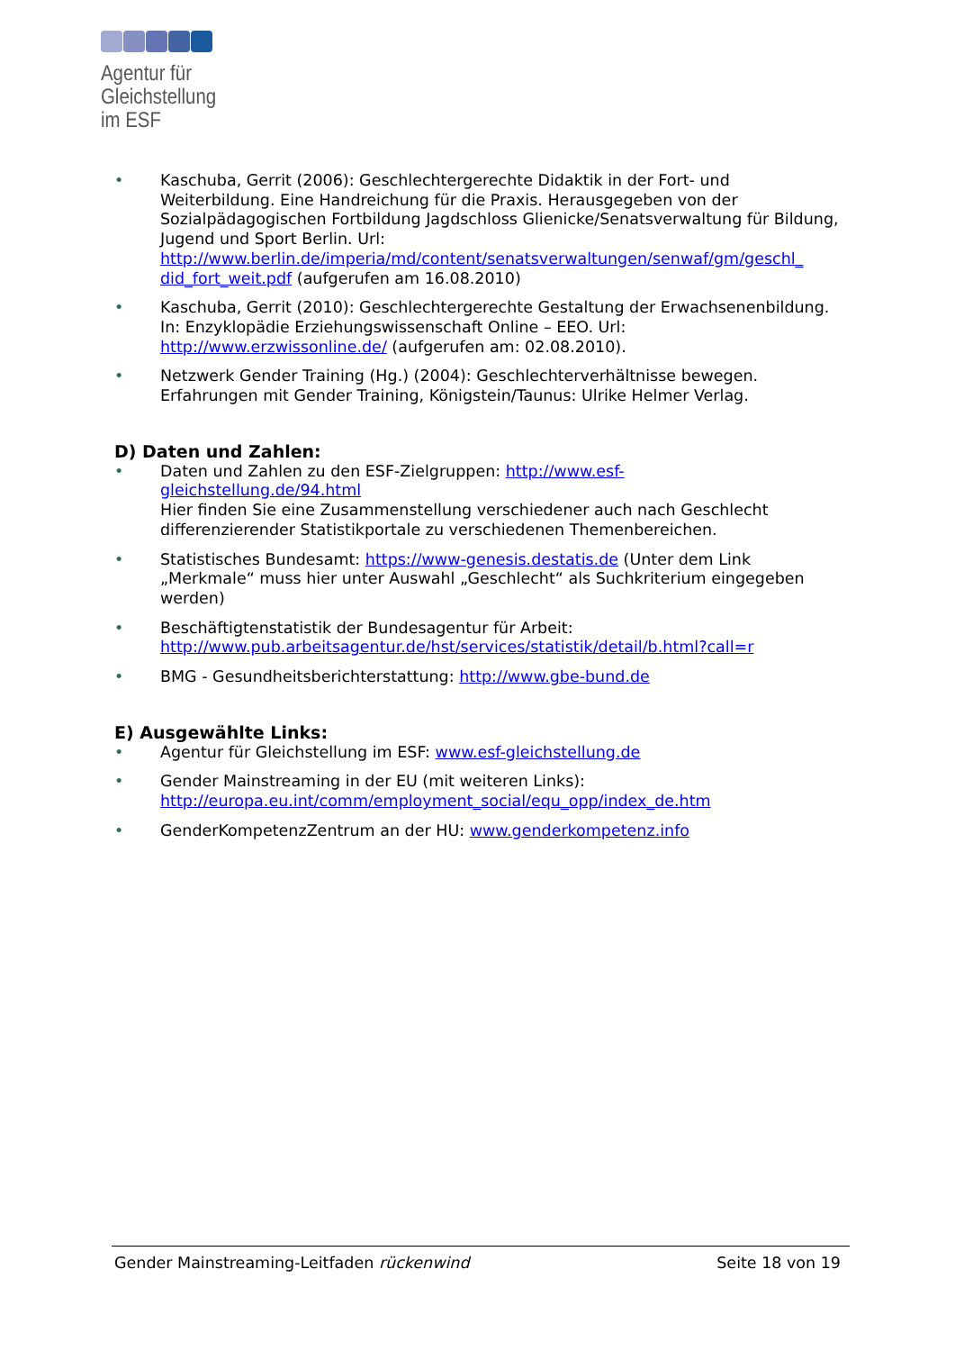Agentur für
Gleichstellung
im ESF
• Kaschuba, Gerrit (2006): Geschlechtergerechte Didaktik in der Fort- und Weiterbildung. Eine Handreichung für die Praxis. Herausgegeben von der Sozialpädagogischen Fortbildung Jagdschloss Glienicke/Senatsverwaltung für Bildung, Jugend und Sport Berlin. Url: http://www.berlin.de/imperia/md/content/senatsverwaltungen/senwaf/gm/geschl_ did_fort_weit.pdf (aufgerufen am 16.08.2010)
• Kaschuba, Gerrit (2010): Geschlechtergerechte Gestaltung der Erwachsenenbildung. In: Enzyklopädie Erziehungswissenschaft Online – EEO. Url: http://www.erzwissonline.de/ (aufgerufen am: 02.08.2010).
• Netzwerk Gender Training (Hg.) (2004): Geschlechterverhältnisse bewegen. Erfahrungen mit Gender Training, Königstein/Taunus: Ulrike Helmer Verlag.
D) Daten und Zahlen:
• Daten und Zahlen zu den ESF-Zielgruppen: http://www.esf-
gleichstellung.de/94.html
Hier finden Sie eine Zusammenstellung verschiedener auch nach Geschlecht differenzierender Statistikportale zu verschiedenen Themenbereichen.
• Statistisches Bundesamt: https://www-genesis.destatis.de (Unter dem Link „Merkmale“ muss hier unter Auswahl „Geschlecht“ als Suchkriterium eingegeben werden)
• Beschäftigtenstatistik der Bundesagentur für Arbeit: http://www.pub.arbeitsagentur.de/hst/services/statistik/detail/b.html?call=r
• BMG - Gesundheitsberichterstattung: http://www.gbe-bund.de
E) Ausgewählte Links:
• Agentur für Gleichstellung im ESF: www.esf-gleichstellung.de
• Gender Mainstreaming in der EU (mit weiteren Links): http://europa.eu.int/comm/employment_social/equ_opp/index_de.htm
• GenderKompetenzZentrum an der HU: www.genderkompetenz.info
Gender Mainstreaming-Leitfaden rückenwind Seite 18 von 19